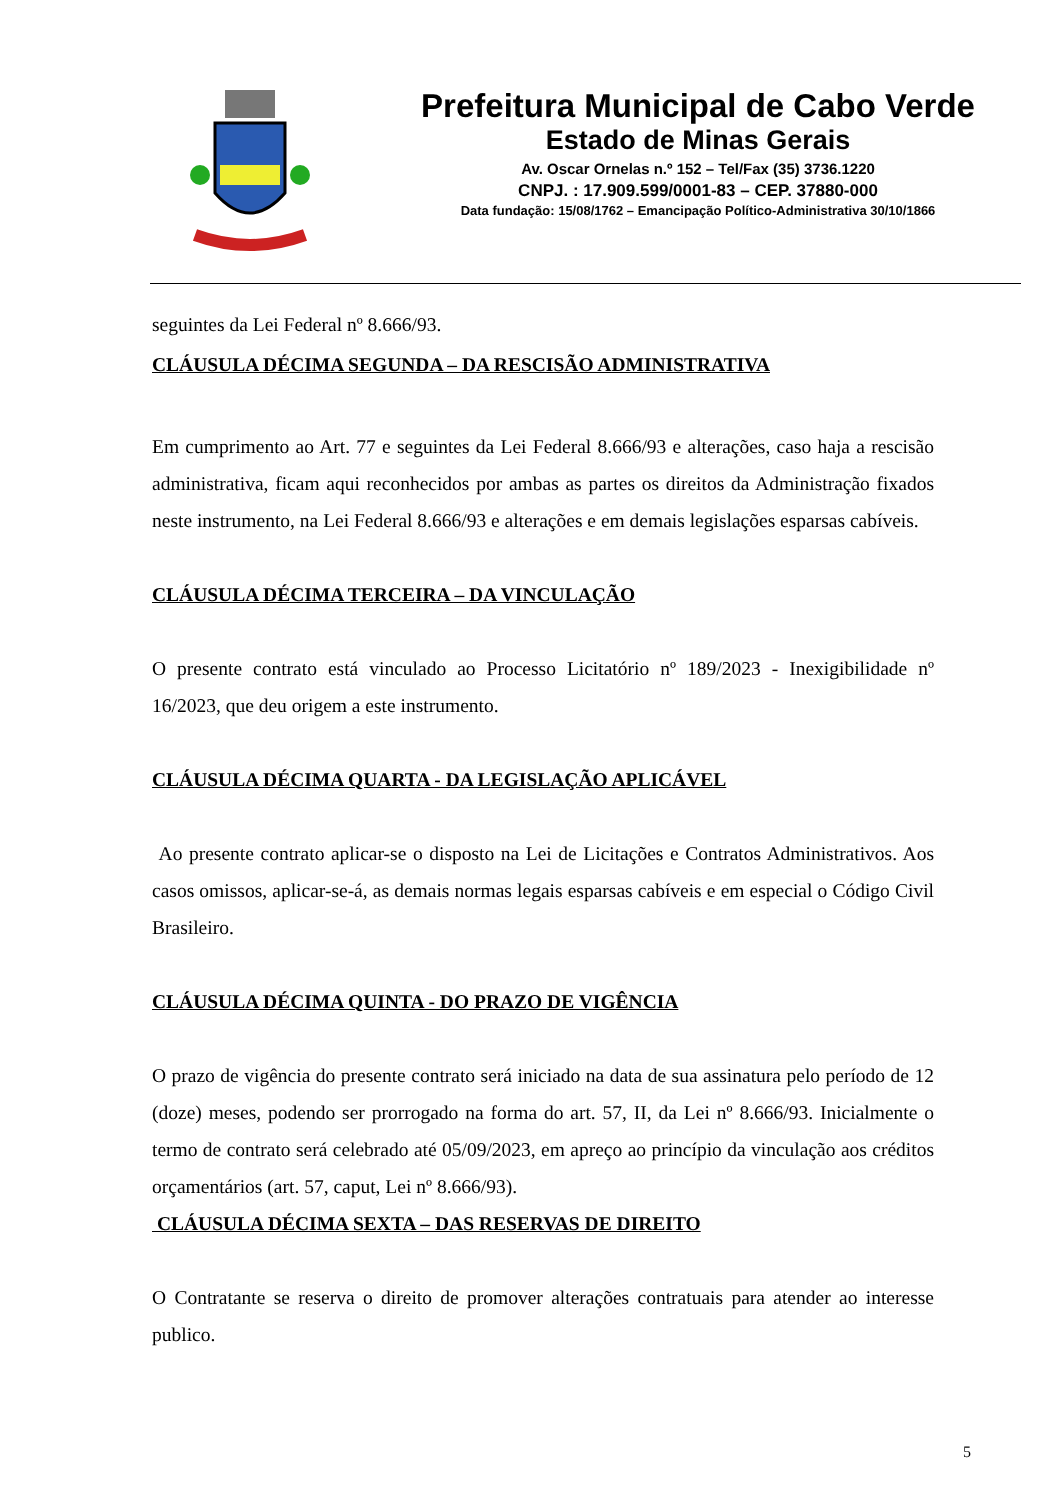Prefeitura Municipal de Cabo Verde
Estado de Minas Gerais
Av. Oscar Ornelas n.º 152 – Tel/Fax (35) 3736.1220
CNPJ. : 17.909.599/0001-83 – CEP. 37880-000
Data fundação: 15/08/1762 – Emancipação Político-Administrativa 30/10/1866
seguintes da Lei Federal nº 8.666/93.
CLÁUSULA DÉCIMA SEGUNDA – DA RESCISÃO ADMINISTRATIVA
Em cumprimento ao Art. 77 e seguintes da Lei Federal 8.666/93 e alterações, caso haja a rescisão administrativa, ficam aqui reconhecidos por ambas as partes os direitos da Administração fixados neste instrumento, na Lei Federal 8.666/93 e alterações e em demais legislações esparsas cabíveis.
CLÁUSULA DÉCIMA TERCEIRA – DA VINCULAÇÃO
O presente contrato está vinculado ao Processo Licitatório nº 189/2023 - Inexigibilidade nº 16/2023, que deu origem a este instrumento.
CLÁUSULA DÉCIMA QUARTA - DA LEGISLAÇÃO APLICÁVEL
Ao presente contrato aplicar-se o disposto na Lei de Licitações e Contratos Administrativos. Aos casos omissos, aplicar-se-á, as demais normas legais esparsas cabíveis e em especial o Código Civil Brasileiro.
CLÁUSULA DÉCIMA QUINTA - DO PRAZO DE VIGÊNCIA
O prazo de vigência do presente contrato será iniciado na data de sua assinatura pelo período de 12 (doze) meses, podendo ser prorrogado na forma do art. 57, II, da Lei nº 8.666/93. Inicialmente o termo de contrato será celebrado até 05/09/2023, em apreço ao princípio da vinculação aos créditos orçamentários (art. 57, caput, Lei nº 8.666/93).
CLÁUSULA DÉCIMA SEXTA – DAS RESERVAS DE DIREITO
O Contratante se reserva o direito de promover alterações contratuais para atender ao interesse publico.
5